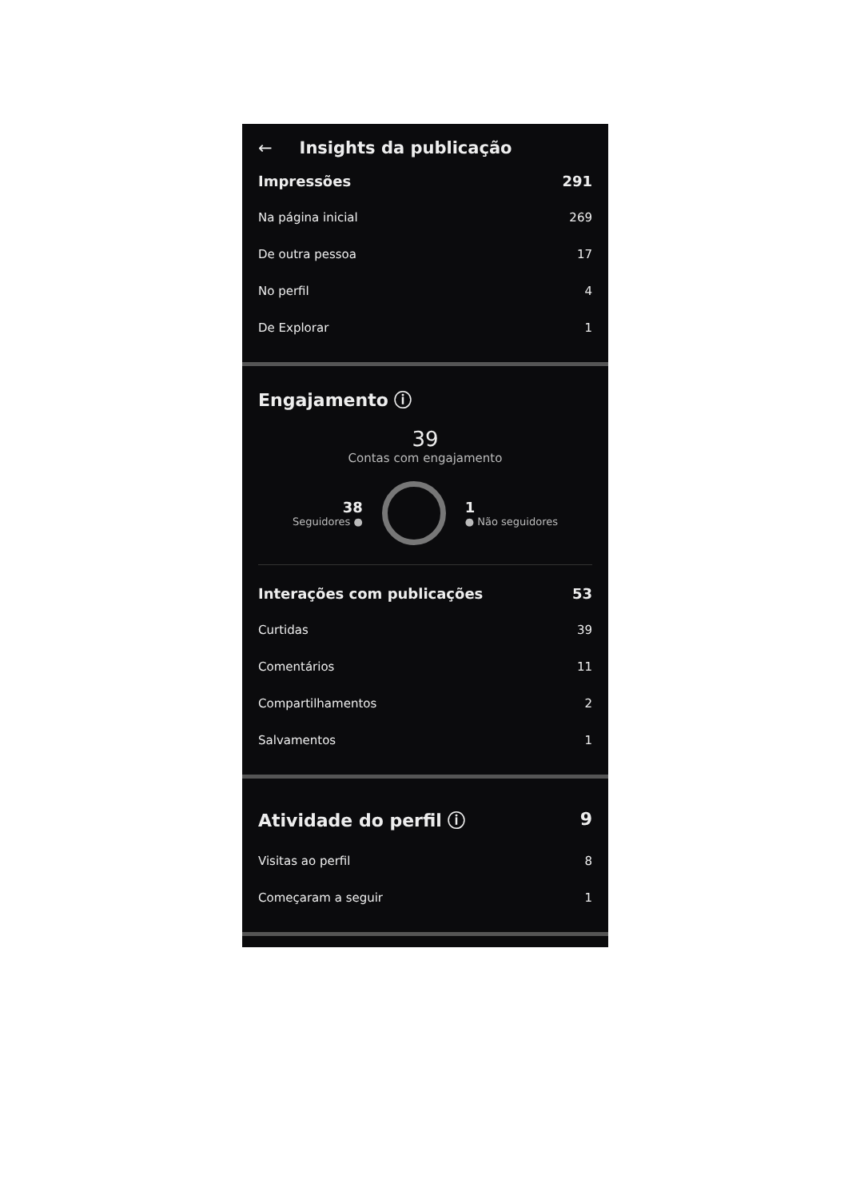← Insights da publicação
Impressões 291
Na página inicial 269
De outra pessoa 17
No perfil 4
De Explorar 1
Engajamento ⓘ
39
Contas com engajamento
38
Seguidores ●
1
● Não seguidores
Interações com publicações 53
Curtidas 39
Comentários 11
Compartilhamentos 2
Salvamentos 1
Atividade do perfil ⓘ 9
Visitas ao perfil 8
Começaram a seguir 1